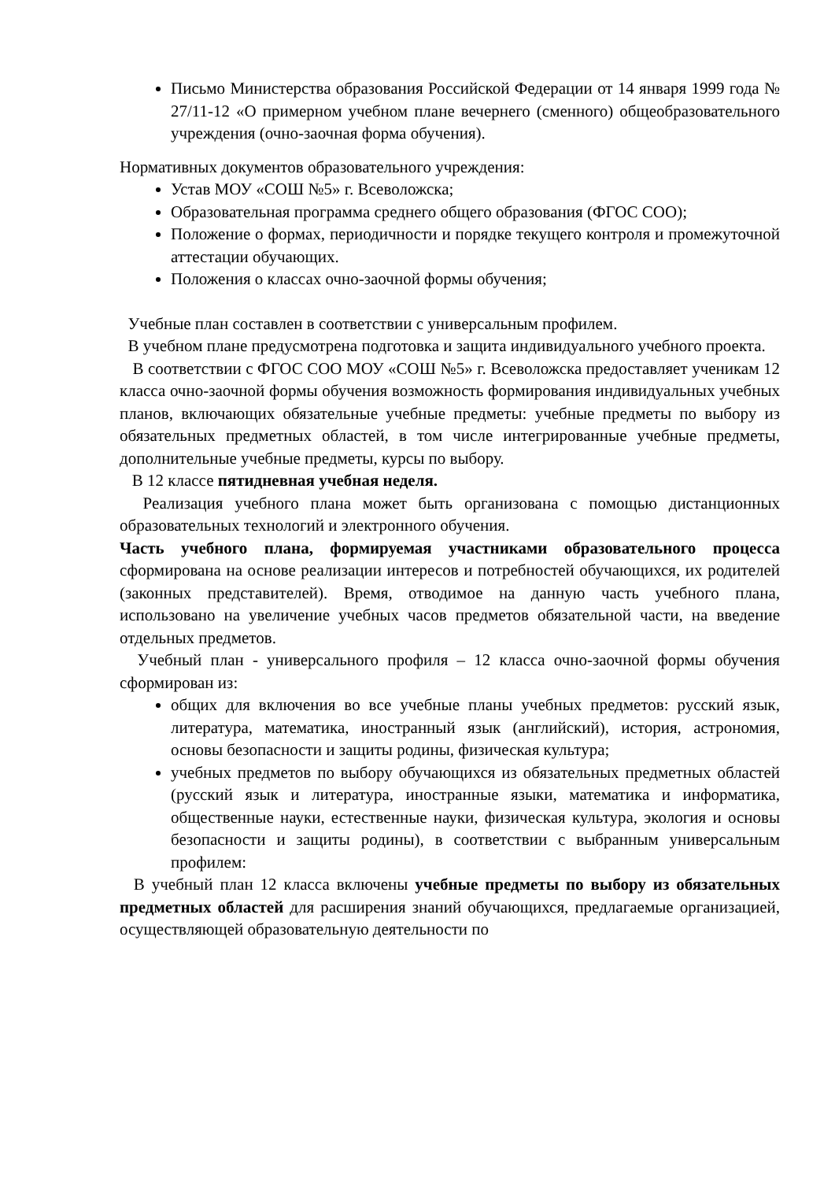Письмо Министерства образования Российской Федерации от 14 января 1999 года № 27/11-12 «О примерном учебном плане вечернего (сменного) общеобразовательного учреждения (очно-заочная форма обучения).
Нормативных документов образовательного учреждения:
Устав МОУ «СОШ №5» г. Всеволожска;
Образовательная программа среднего общего образования (ФГОС СОО);
Положение о формах, периодичности и порядке текущего контроля и промежуточной аттестации обучающих.
Положения о классах очно-заочной формы обучения;
Учебные план составлен в соответствии с универсальным профилем.
В учебном плане предусмотрена подготовка и защита индивидуального учебного проекта.
В соответствии с ФГОС СОО МОУ «СОШ №5» г. Всеволожска предоставляет ученикам 12 класса очно-заочной формы обучения возможность формирования индивидуальных учебных планов, включающих обязательные учебные предметы: учебные предметы по выбору из обязательных предметных областей, в том числе интегрированные учебные предметы, дополнительные учебные предметы, курсы по выбору.
В 12 классе пятидневная учебная неделя.
Реализация учебного плана может быть организована с помощью дистанционных образовательных технологий и электронного обучения.
Часть учебного плана, формируемая участниками образовательного процесса сформирована на основе реализации интересов и потребностей обучающихся, их родителей (законных представителей). Время, отводимое на данную часть учебного плана, использовано на увеличение учебных часов предметов обязательной части, на введение отдельных предметов.
Учебный план - универсального профиля – 12 класса очно-заочной формы обучения сформирован из:
общих для включения во все учебные планы учебных предметов: русский язык, литература, математика, иностранный язык (английский), история, астрономия, основы безопасности и защиты родины, физическая культура;
учебных предметов по выбору обучающихся из обязательных предметных областей (русский язык и литература, иностранные языки, математика и информатика, общественные науки, естественные науки, физическая культура, экология и основы безопасности и защиты родины), в соответствии с выбранным универсальным профилем:
В учебный план 12 класса включены учебные предметы по выбору из обязательных предметных областей для расширения знаний обучающихся, предлагаемые организацией, осуществляющей образовательную деятельности по